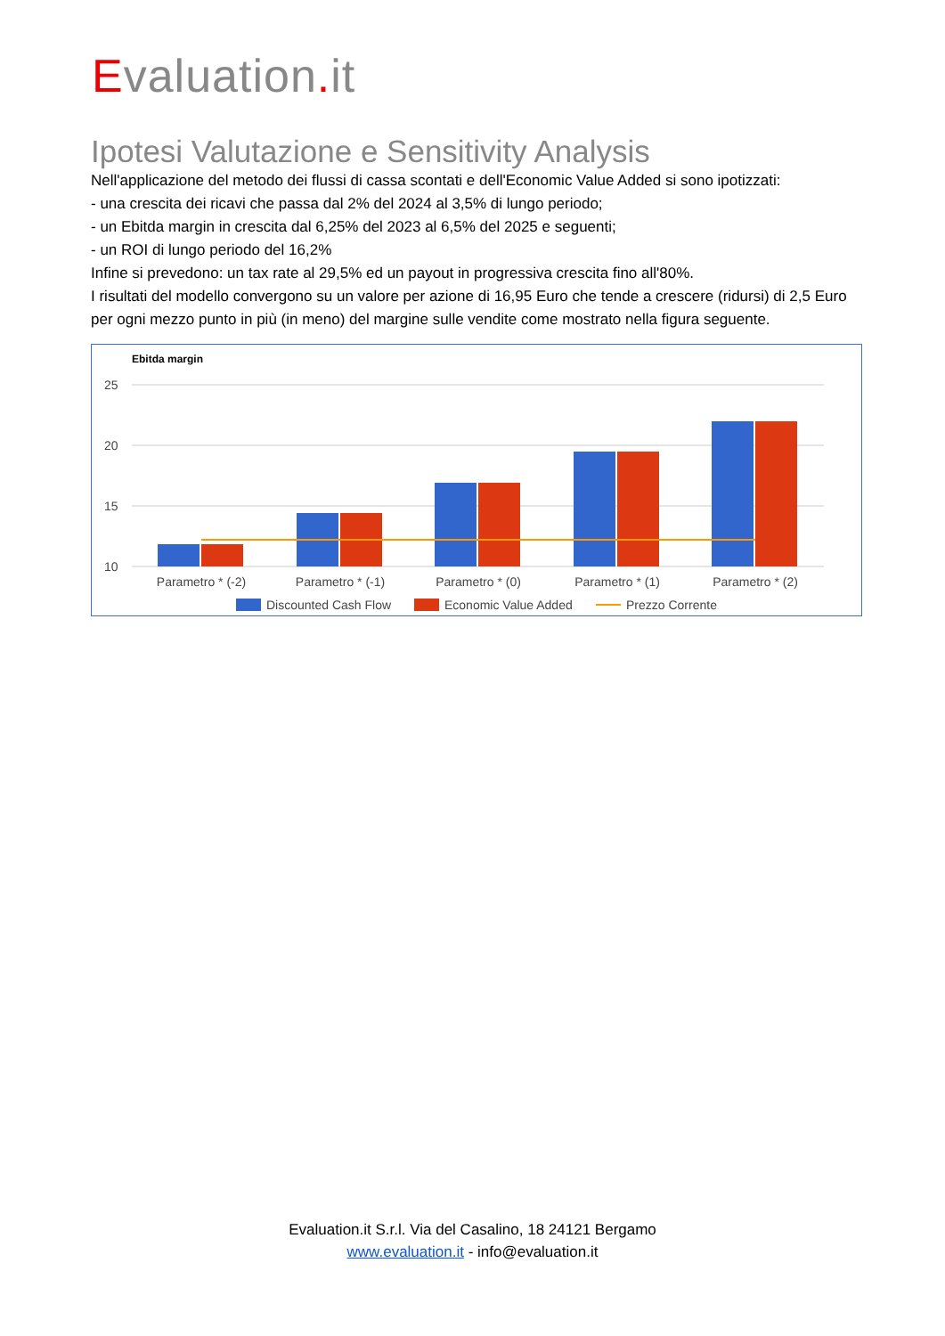Evaluation. it
Ipotesi Valutazione e Sensitivity Analysis
Nell'applicazione del metodo dei flussi di cassa scontati e dell'Economic Value Added si sono ipotizzati:
- una crescita dei ricavi che passa dal 2% del 2024 al 3,5% di lungo periodo;
- un Ebitda margin in crescita dal 6,25% del 2023 al 6,5% del 2025 e seguenti;
- un ROI di lungo periodo del 16,2%
Infine si prevedono: un tax rate al 29,5% ed un payout in progressiva crescita fino all'80%.
I risultati del modello convergono su un valore per azione di 16,95 Euro che tende a crescere (ridursi) di 2,5 Euro per ogni mezzo punto in più (in meno) del margine sulle vendite come mostrato nella figura seguente.
Ebitda margin
25
20
15
10
Parametro * (-2)
Parametro * (-1)
Parametro * (0)
Parametro * (1)
Parametro * (2)
Discounted Cash Flow
Economic Value Added
Prezzo Corrente
Evaluation.it S.r.l. Via del Casalino, 18 24121 Bergamo
www.evaluation.it - info@evaluation.it